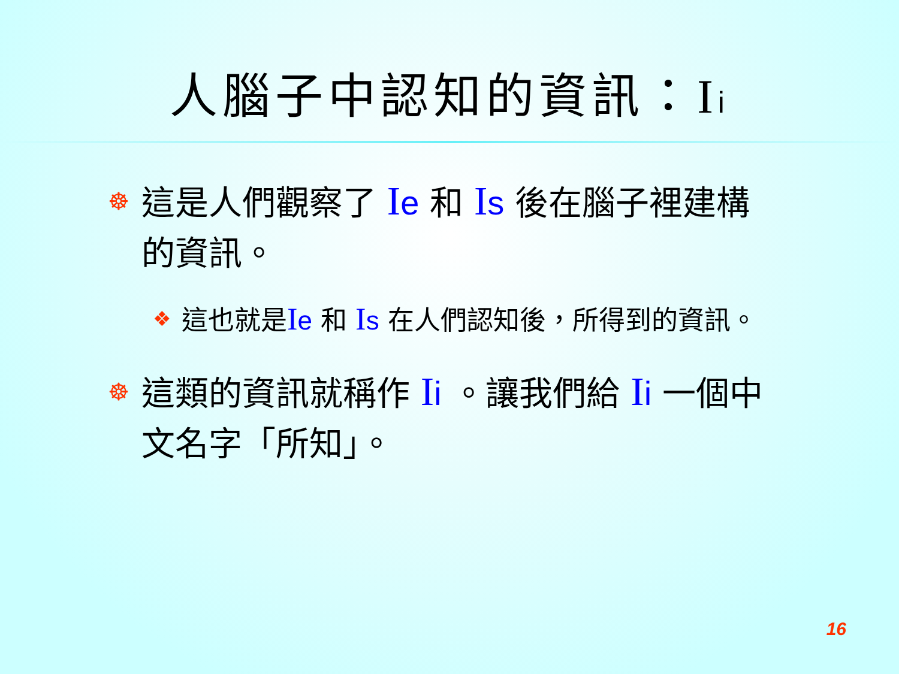人腦子中認知的資訊：Ii
☸ 這是人們觀察了 Ie 和 Is 後在腦子裡建構的資訊。
❖ 這也就是Ie 和 Is 在人們認知後，所得到的資訊。
☸ 這類的資訊就稱作 Ii 。讓我們給 Ii 一個中文名字「所知」。
16